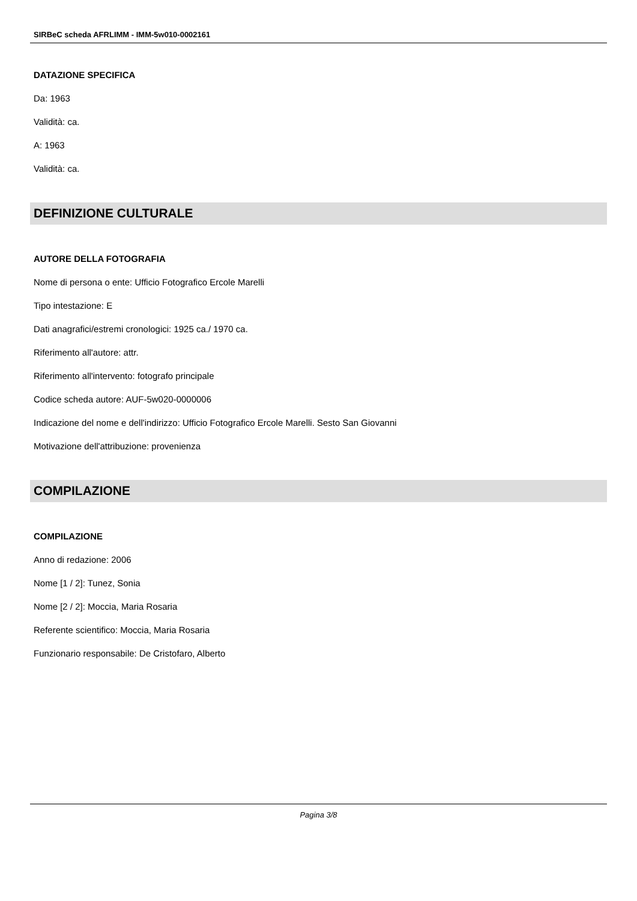SIRBeC scheda AFRLIMM - IMM-5w010-0002161
DATAZIONE SPECIFICA
Da: 1963
Validità: ca.
A: 1963
Validità: ca.
DEFINIZIONE CULTURALE
AUTORE DELLA FOTOGRAFIA
Nome di persona o ente: Ufficio Fotografico Ercole Marelli
Tipo intestazione: E
Dati anagrafici/estremi cronologici: 1925 ca./ 1970 ca.
Riferimento all'autore: attr.
Riferimento all'intervento: fotografo principale
Codice scheda autore: AUF-5w020-0000006
Indicazione del nome e dell'indirizzo: Ufficio Fotografico Ercole Marelli. Sesto San Giovanni
Motivazione dell'attribuzione: provenienza
COMPILAZIONE
COMPILAZIONE
Anno di redazione: 2006
Nome [1 / 2]: Tunez, Sonia
Nome [2 / 2]: Moccia, Maria Rosaria
Referente scientifico: Moccia, Maria Rosaria
Funzionario responsabile: De Cristofaro, Alberto
Pagina 3/8